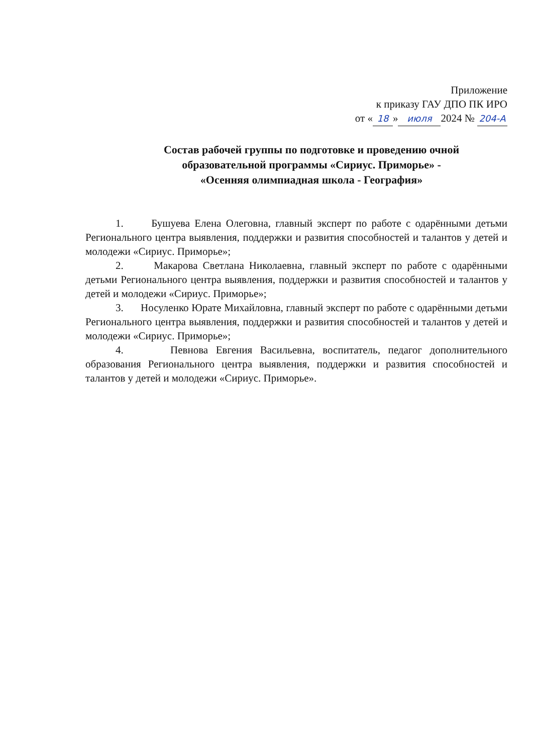Приложение
к приказу ГАУ ДПО ПК ИРО
от « 18 » июля 2024 № 204-А
Состав рабочей группы по подготовке и проведению очной образовательной программы «Сириус. Приморье» -
«Осенняя олимпиадная школа - География»
1. Бушуева Елена Олеговна, главный эксперт по работе с одарёнными детьми Регионального центра выявления, поддержки и развития способностей и талантов у детей и молодежи «Сириус. Приморье»;
2. Макарова Светлана Николаевна, главный эксперт по работе с одарёнными детьми Регионального центра выявления, поддержки и развития способностей и талантов у детей и молодежи «Сириус. Приморье»;
3. Носуленко Юрате Михайловна, главный эксперт по работе с одарёнными детьми Регионального центра выявления, поддержки и развития способностей и талантов у детей и молодежи «Сириус. Приморье»;
4. Певнова Евгения Васильевна, воспитатель, педагог дополнительного образования Регионального центра выявления, поддержки и развития способностей и талантов у детей и молодежи «Сириус. Приморье».